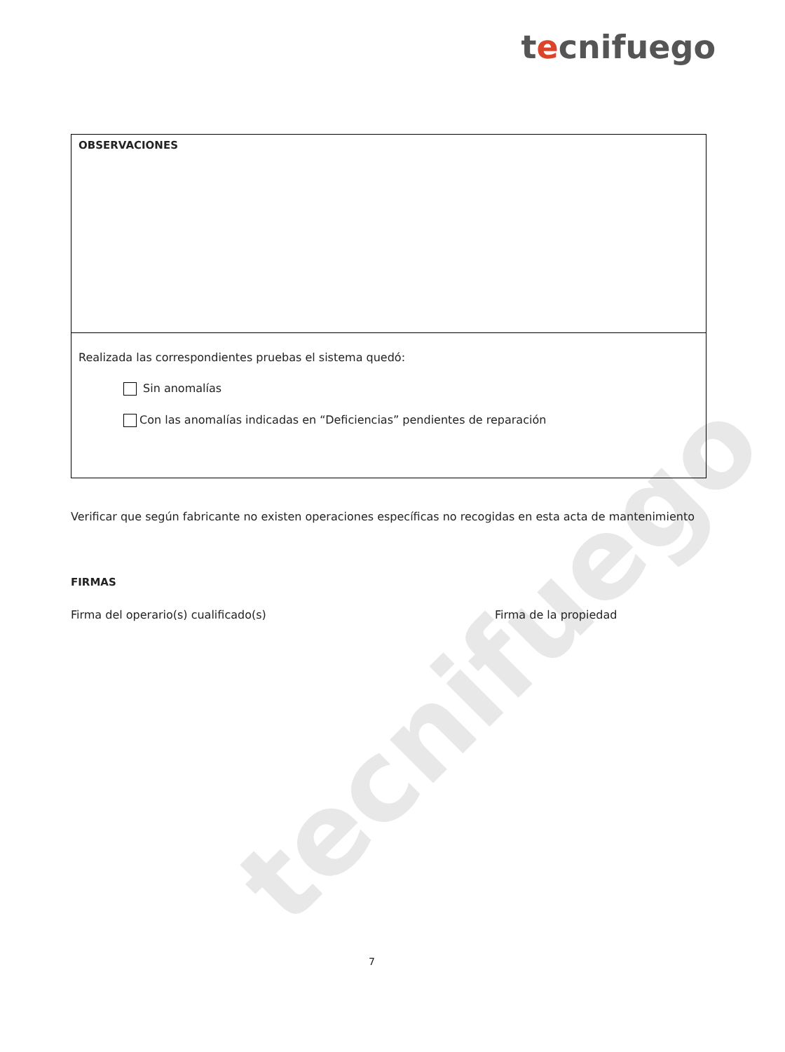tecnifuego
tecnifuego
| OBSERVACIONES |
| Realizada las correspondientes pruebas el sistema quedó: Sin anomalías Con las anomalías indicadas en “Deficiencias” pendientes de reparación |
Verificar que según fabricante no existen operaciones específicas no recogidas en esta acta de mantenimiento
FIRMAS
Firma del operario(s) cualificado(s) Firma de la propiedad
7